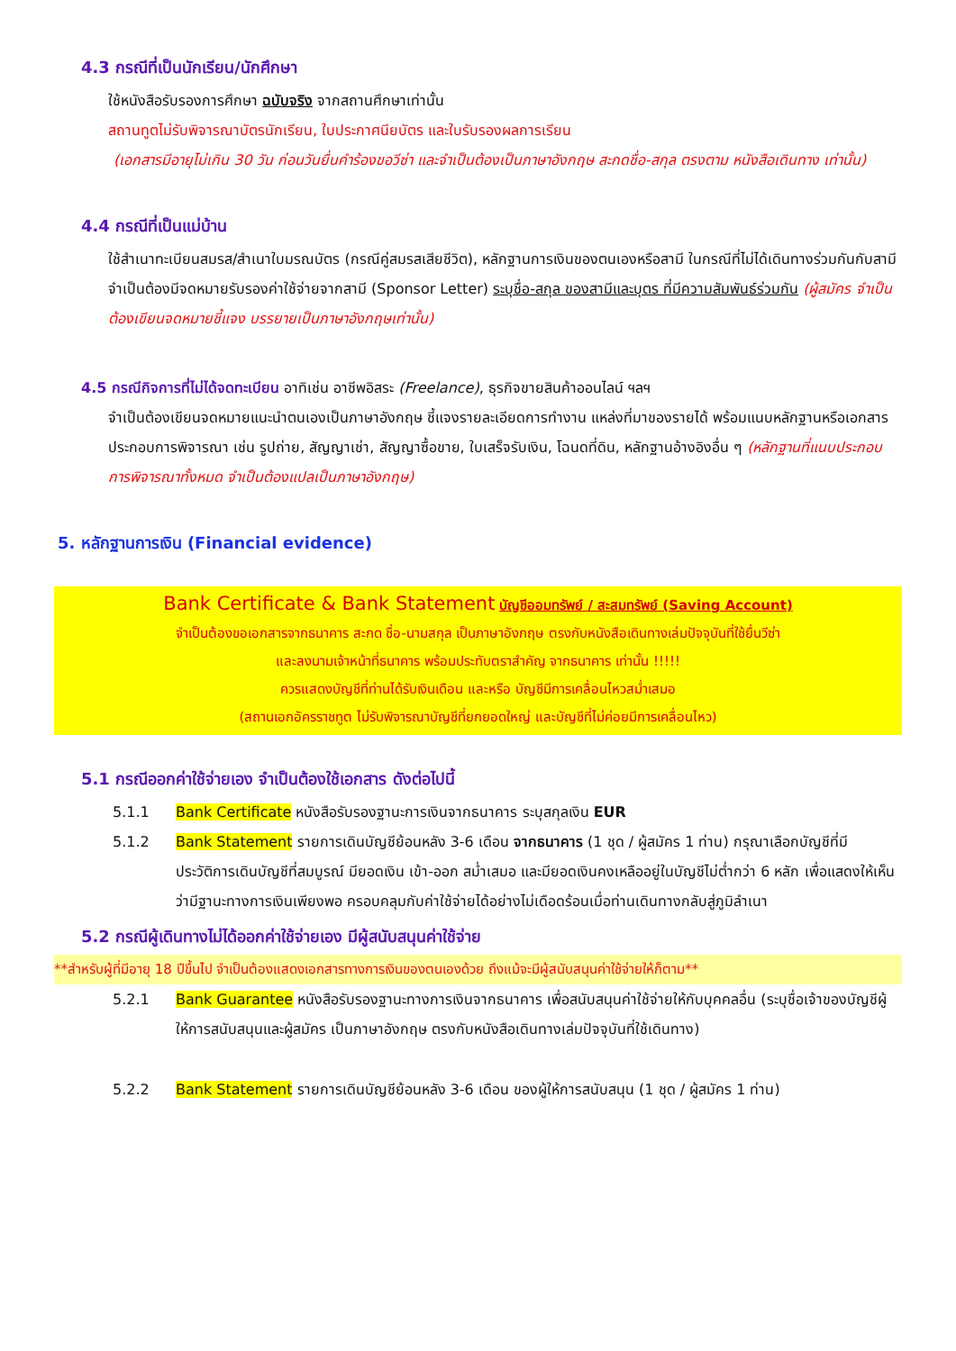4.3 กรณีที่เป็นนักเรียน/นักศึกษา
ใช้หนังสือรับรองการศึกษา ฉบับจริง จากสถานศึกษาเท่านั้น
สถานทูตไม่รับพิจารณาบัตรนักเรียน, ใบประกาศนียบัตร และใบรับรองผลการเรียน
(เอกสารมีอายุไม่เกิน 30 วัน ก่อนวันยื่นคำร้องขอวีซ่า และจำเป็นต้องเป็นภาษาอังกฤษ สะกดชื่อ-สกุล ตรงตาม หนังสือเดินทาง เท่านั้น)
4.4 กรณีที่เป็นแม่บ้าน
ใช้สำเนาทะเบียนสมรส/สำเนาใบมรณบัตร (กรณีคู่สมรสเสียชีวิต), หลักฐานการเงินของตนเองหรือสามี ในกรณีที่ไม่ได้เดินทางร่วมกันกับสามี จำเป็นต้องมีจดหมายรับรองค่าใช้จ่ายจากสามี (Sponsor Letter) ระบุชื่อ-สกุล ของสามีและบุตร ที่มีความสัมพันธ์ร่วมกัน (ผู้สมัคร จำเป็นต้องเขียนจดหมายชี้แจง บรรยายเป็นภาษาอังกฤษเท่านั้น)
4.5 กรณีกิจการที่ไม่ได้จดทะเบียน อาทิเช่น อาชีพอิสระ (Freelance), ธุรกิจขายสินค้าออนไลน์ ฯลฯ
จำเป็นต้องเขียนจดหมายแนะนำตนเองเป็นภาษาอังกฤษ ชี้แจงรายละเอียดการทำงาน แหล่งที่มาของรายได้ พร้อมแนบหลักฐานหรือเอกสารประกอบการพิจารณา เช่น รูปถ่าย, สัญญาเช่า, สัญญาซื้อขาย, ใบเสร็จรับเงิน, โฉนดที่ดิน, หลักฐานอ้างอิงอื่น ๆ (หลักฐานที่แนบประกอบการพิจารณาทั้งหมด จำเป็นต้องแปลเป็นภาษาอังกฤษ)
5. หลักฐานการเงิน (Financial evidence)
Bank Certificate & Bank Statement บัญชีออมทรัพย์ / สะสมทรัพย์ (Saving Account)
จำเป็นต้องขอเอกสารจากธนาคาร สะกด ชื่อ-นามสกุล เป็นภาษาอังกฤษ ตรงกับหนังสือเดินทางเล่มปัจจุบันที่ใช้ยื่นวีซ่า
และลงนามเจ้าหน้าที่ธนาคาร พร้อมประทับตราสำคัญ จากธนาคาร เท่านั้น !!!!!
ควรแสดงบัญชีที่ท่านได้รับเงินเดือน และหรือ บัญชีมีการเคลื่อนไหวสม่ำเสมอ
(สถานเอกอัครราชทูต ไม่รับพิจารณาบัญชีที่ยกยอดใหญ่ และบัญชีที่ไม่ค่อยมีการเคลื่อนไหว)
5.1 กรณีออกค่าใช้จ่ายเอง จำเป็นต้องใช้เอกสาร ดังต่อไปนี้
5.1.1 Bank Certificate หนังสือรับรองฐานะการเงินจากธนาคาร ระบุสกุลเงิน EUR
5.1.2 Bank Statement รายการเดินบัญชีย้อนหลัง 3-6 เดือน จากธนาคาร (1 ชุด / ผู้สมัคร 1 ท่าน) กรุณาเลือกบัญชีที่มีประวัติการเดินบัญชีที่สมบูรณ์ มียอดเงิน เข้า-ออก สม่ำเสมอ และมียอดเงินคงเหลืออยู่ในบัญชีไม่ต่ำกว่า 6 หลัก เพื่อแสดงให้เห็นว่ามีฐานะทางการเงินเพียงพอ ครอบคลุมกับค่าใช้จ่ายได้อย่างไม่เดือดร้อนเมื่อท่านเดินทางกลับสู่ภูมิลำเนา
5.2 กรณีผู้เดินทางไม่ได้ออกค่าใช้จ่ายเอง มีผู้สนับสนุนค่าใช้จ่าย
**สำหรับผู้ที่มีอายุ 18 ปีขึ้นไป จำเป็นต้องแสดงเอกสารทางการเงินของตนเองด้วย ถึงแม้จะมีผู้สนับสนุนค่าใช้จ่ายให้ก็ตาม**
5.2.1 Bank Guarantee หนังสือรับรองฐานะทางการเงินจากธนาคาร เพื่อสนับสนุนค่าใช้จ่ายให้กับบุคคลอื่น (ระบุชื่อเจ้าของบัญชีผู้ให้การสนับสนุนและผู้สมัคร เป็นภาษาอังกฤษ ตรงกับหนังสือเดินทางเล่มปัจจุบันที่ใช้เดินทาง)
5.2.2 Bank Statement รายการเดินบัญชีย้อนหลัง 3-6 เดือน ของผู้ให้การสนับสนุน (1 ชุด / ผู้สมัคร 1 ท่าน)